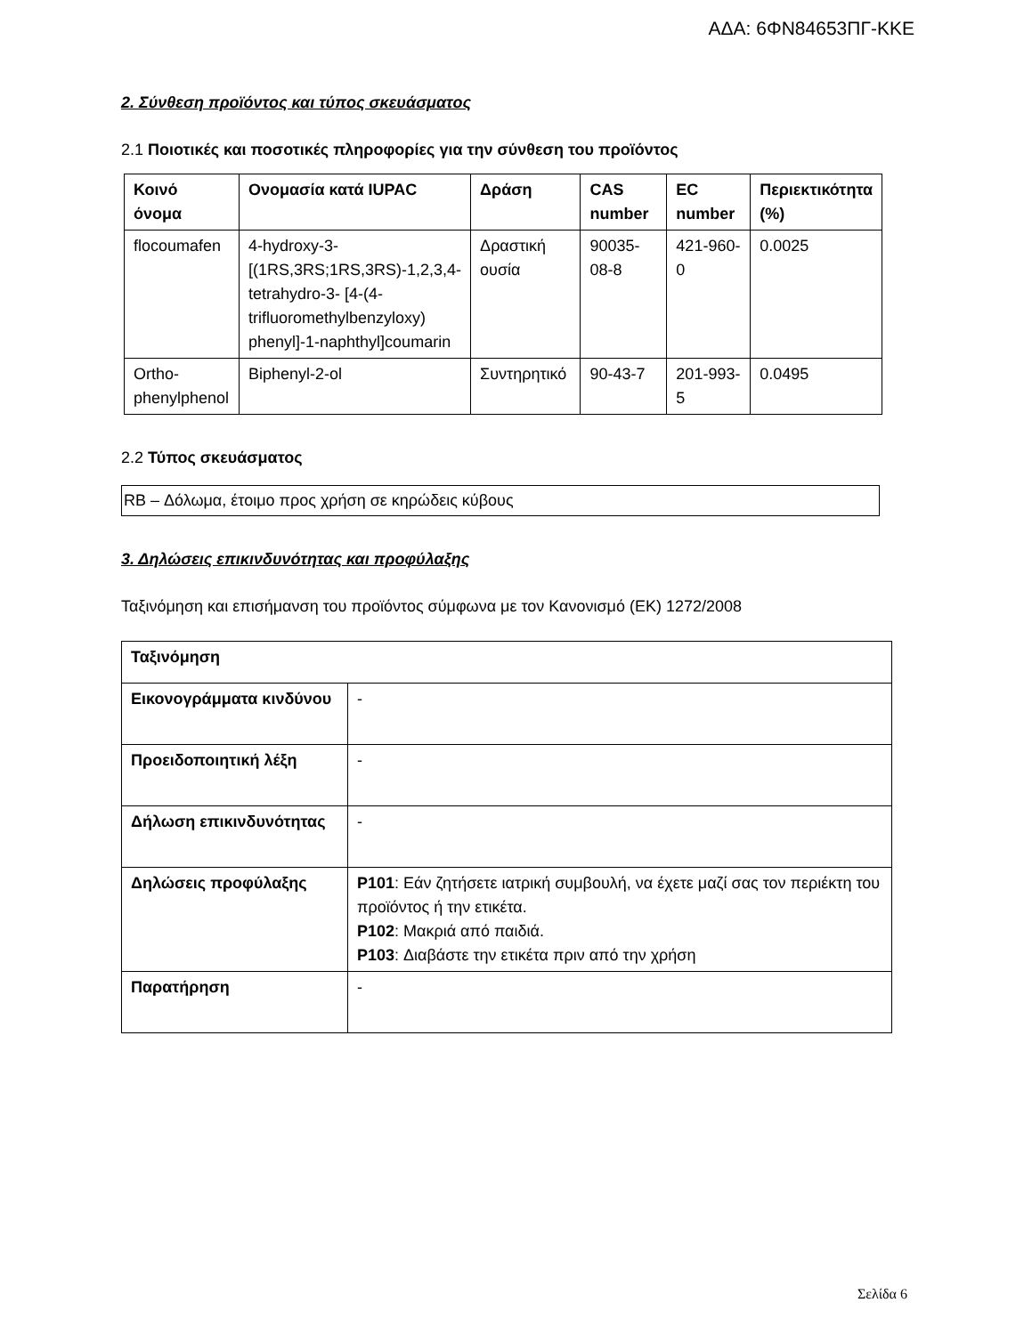ΑΔΑ: 6ΦΝ84653ΠΓ-ΚΚΕ
2. Σύνθεση προϊόντος και τύπος σκευάσματος
2.1 Ποιοτικές και ποσοτικές πληροφορίες για την σύνθεση του προϊόντος
| Κοινό όνομα | Ονομασία κατά IUPAC | Δράση | CAS number | EC number | Περιεκτικότητα (%) |
| --- | --- | --- | --- | --- | --- |
| flocoumafen | 4-hydroxy-3-[(1RS,3RS;1RS,3RS)-1,2,3,4-tetrahydro-3- [4-(4-trifluoromethylbenzyloxy) phenyl]-1-naphthyl]coumarin | Δραστική ουσία | 90035-08-8 | 421-960-0 | 0.0025 |
| Ortho-phenylphenol | Biphenyl-2-ol | Συντηρητικό | 90-43-7 | 201-993-5 | 0.0495 |
2.2 Τύπος σκευάσματος
RB – Δόλωμα, έτοιμο προς χρήση σε κηρώδεις κύβους
3. Δηλώσεις επικινδυνότητας και προφύλαξης
Ταξινόμηση και επισήμανση του προϊόντος σύμφωνα με τον Κανονισμό (ΕΚ) 1272/2008
| Ταξινόμηση | |
| --- | --- |
| Εικονογράμματα κινδύνου | - |
| Προειδοποιητική λέξη | - |
| Δήλωση επικινδυνότητας | - |
| Δηλώσεις προφύλαξης | P101 : Εάν ζητήσετε ιατρική συμβουλή, να έχετε μαζί σας τον περιέκτη του προϊόντος ή την ετικέτα. P102 : Μακριά από παιδιά. P103 : Διαβάστε την ετικέτα πριν από την χρήση |
| Παρατήρηση | - |
Σελίδα 6